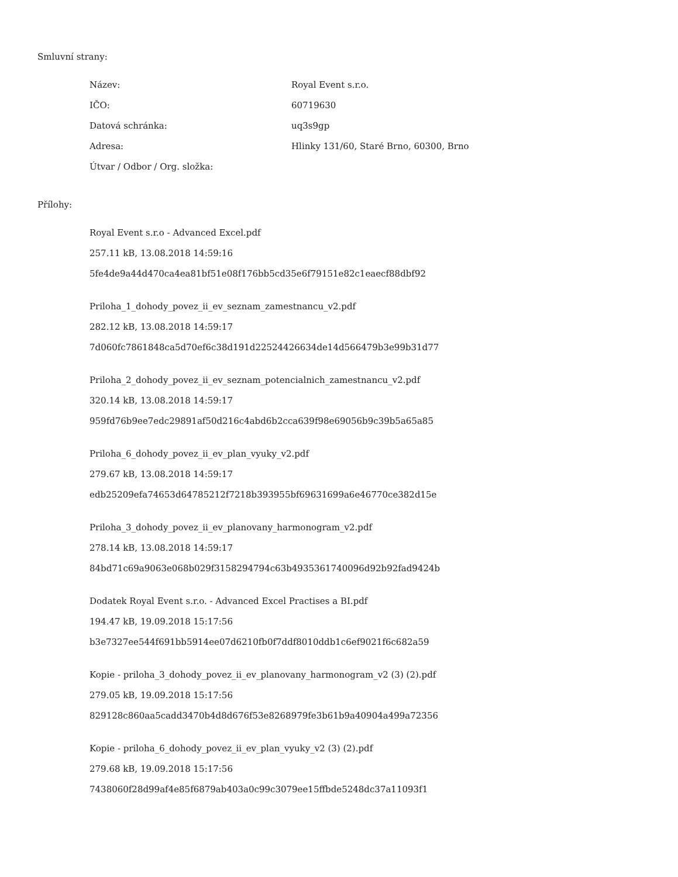Smluvní strany:
| Název: | Royal Event s.r.o. |
| IČO: | 60719630 |
| Datová schránka: | uq3s9gp |
| Adresa: | Hlinky 131/60, Staré Brno, 60300, Brno |
| Útvar / Odbor / Org. složka: | |
Přílohy:
Royal Event s.r.o - Advanced Excel.pdf
257.11 kB, 13.08.2018 14:59:16
5fe4de9a44d470ca4ea81bf51e08f176bb5cd35e6f79151e82c1eaecf88dbf92
Priloha_1_dohody_povez_ii_ev_seznam_zamestnancu_v2.pdf
282.12 kB, 13.08.2018 14:59:17
7d060fc7861848ca5d70ef6c38d191d22524426634de14d566479b3e99b31d77
Priloha_2_dohody_povez_ii_ev_seznam_potencialnich_zamestnancu_v2.pdf
320.14 kB, 13.08.2018 14:59:17
959fd76b9ee7edc29891af50d216c4abd6b2cca639f98e69056b9c39b5a65a85
Priloha_6_dohody_povez_ii_ev_plan_vyuky_v2.pdf
279.67 kB, 13.08.2018 14:59:17
edb25209efa74653d64785212f7218b393955bf69631699a6e46770ce382d15e
Priloha_3_dohody_povez_ii_ev_planovany_harmonogram_v2.pdf
278.14 kB, 13.08.2018 14:59:17
84bd71c69a9063e068b029f3158294794c63b4935361740096d92b92fad9424b
Dodatek Royal Event s.r.o. - Advanced Excel Practises a BI.pdf
194.47 kB, 19.09.2018 15:17:56
b3e7327ee544f691bb5914ee07d6210fb0f7ddf8010ddb1c6ef9021f6c682a59
Kopie - priloha_3_dohody_povez_ii_ev_planovany_harmonogram_v2 (3) (2).pdf
279.05 kB, 19.09.2018 15:17:56
829128c860aa5cadd3470b4d8d676f53e8268979fe3b61b9a40904a499a72356
Kopie - priloha_6_dohody_povez_ii_ev_plan_vyuky_v2 (3) (2).pdf
279.68 kB, 19.09.2018 15:17:56
7438060f28d99af4e85f6879ab403a0c99c3079ee15ffbde5248dc37a11093f1